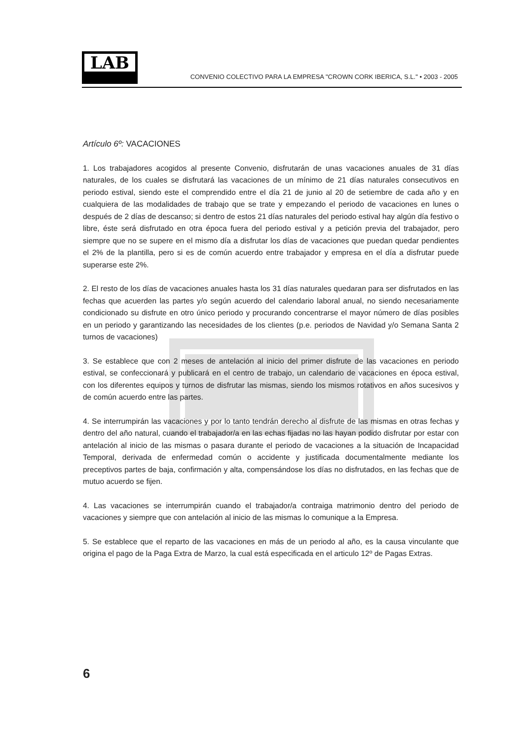LAB
CONVENIO COLECTIVO PARA LA EMPRESA "CROWN CORK IBERICA, S.L." • 2003 - 2005
Artículo 6º: VACACIONES
1. Los trabajadores acogidos al presente Convenio, disfrutarán de unas vacaciones anuales de 31 días naturales, de los cuales se disfrutará las vacaciones de un mínimo de 21 días naturales consecutivos en periodo estival, siendo este el comprendido entre el día 21 de junio al 20 de setiembre de cada año y en cualquiera de las modalidades de trabajo que se trate y empezando el periodo de vacaciones en lunes o después de 2 días de descanso; si dentro de estos 21 días naturales del periodo estival hay algún día festivo o libre, éste será disfrutado en otra época fuera del periodo estival y a petición previa del trabajador, pero siempre que no se supere en el mismo día a disfrutar los días de vacaciones que puedan quedar pendientes el 2% de la plantilla, pero si es de común acuerdo entre trabajador y empresa en el día a disfrutar puede superarse este 2%.
2. El resto de los días de vacaciones anuales hasta los 31 días naturales quedaran para ser disfrutados en las fechas que acuerden las partes y/o según acuerdo del calendario laboral anual, no siendo necesariamente condicionado su disfrute en otro único periodo y procurando concentrarse el mayor número de días posibles en un periodo y garantizando las necesidades de los clientes (p.e. periodos de Navidad y/o Semana Santa 2 turnos de vacaciones)
3. Se establece que con 2 meses de antelación al inicio del primer disfrute de las vacaciones en periodo estival, se confeccionará y publicará en el centro de trabajo, un calendario de vacaciones en época estival, con los diferentes equipos y turnos de disfrutar las mismas, siendo los mismos rotativos en años sucesivos y de común acuerdo entre las partes.
4. Se interrumpirán las vacaciones y por lo tanto tendrán derecho al disfrute de las mismas en otras fechas y dentro del año natural, cuando el trabajador/a en las echas fijadas no las hayan podido disfrutar por estar con antelación al inicio de las mismas o pasara durante el periodo de vacaciones a la situación de Incapacidad Temporal, derivada de enfermedad común o accidente y justificada documentalmente mediante los preceptivos partes de baja, confirmación y alta, compensándose los días no disfrutados, en las fechas que de mutuo acuerdo se fijen.
4. Las vacaciones se interrumpirán cuando el trabajador/a contraiga matrimonio dentro del periodo de vacaciones y siempre que con antelación al inicio de las mismas lo comunique a la Empresa.
5. Se establece que el reparto de las vacaciones en más de un periodo al año, es la causa vinculante que origina el pago de la Paga Extra de Marzo, la cual está especificada en el articulo 12º de Pagas Extras.
6